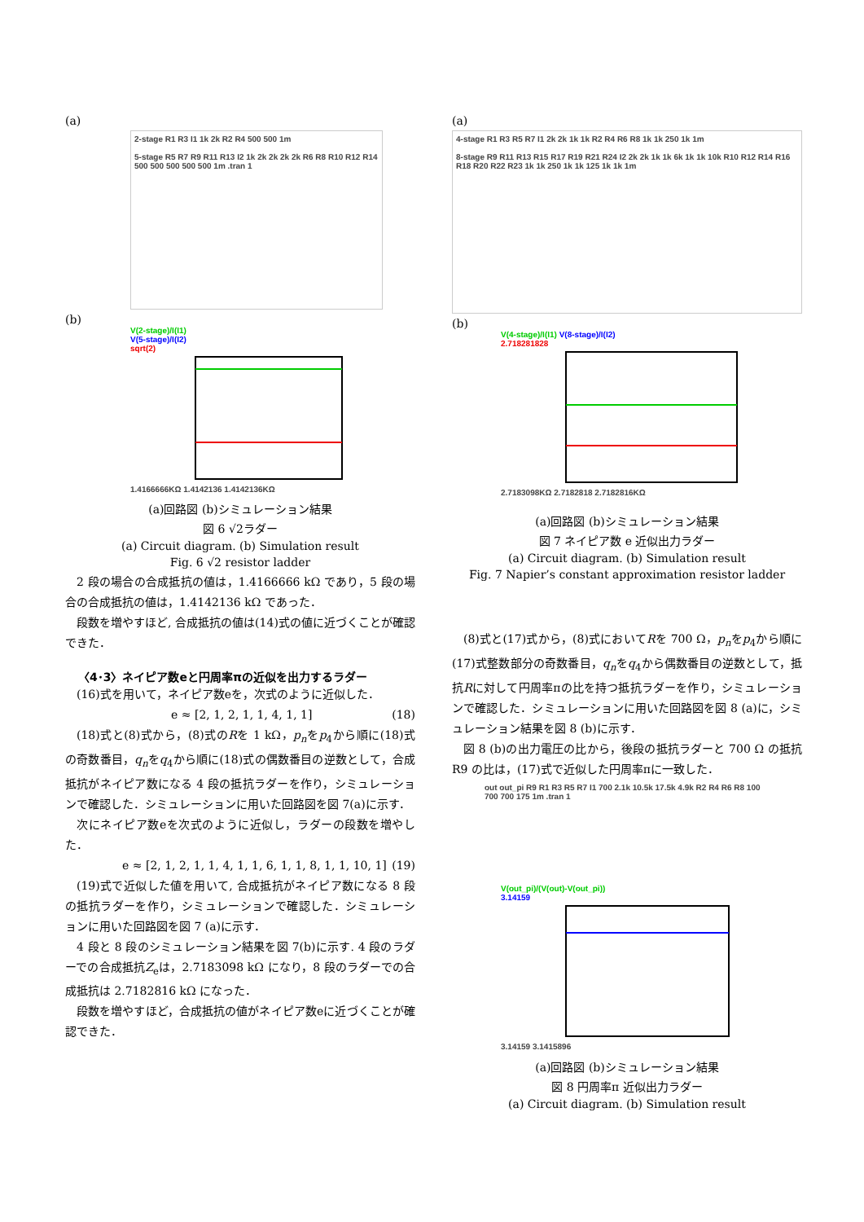(a)
2-stage R1 R3 I1 1k 2k R2 R4 500 500 1m
5-stage R5 R7 R9 R11 R13 I2 1k 2k 2k 2k 2k R6 R8 R10 R12 R14 500 500 500 500 500 1m .tran 1
(b)
V(2-stage)/I(I1)
V(5-stage)/I(I2)
sqrt(2)
1.4166666KΩ 1.4142136 1.4142136KΩ
(a)回路図 (b)シミュレーション結果
図 6 √2ラダー
(a) Circuit diagram. (b) Simulation result
Fig. 6 √2 resistor ladder
2 段の場合の合成抵抗の値は，1.4166666 kΩ であり，5 段の場合の合成抵抗の値は，1.4142136 kΩ であった．
段数を増やすほど, 合成抵抗の値は(14)式の値に近づくことが確認できた．
〈4･3〉ネイピア数eと円周率πの近似を出力するラダー
(16)式を用いて，ネイピア数eを，次式のように近似した．
e ≈ [2, 1, 2, 1, 1, 4, 1, 1] (18)
(18)式と(8)式から，(8)式のRを 1 kΩ，p<sub>n</sub>をp<sub>4</sub>から順に(18)式の奇数番目，q<sub>n</sub>をq<sub>4</sub>から順に(18)式の偶数番目の逆数として，合成抵抗がネイピア数になる 4 段の抵抗ラダーを作り，シミュレーションで確認した．シミュレーションに用いた回路図を図 7(a)に示す．
次にネイピア数eを次式のように近似し，ラダーの段数を増やした．
e ≈ [2, 1, 2, 1, 1, 4, 1, 1, 6, 1, 1, 8, 1, 1, 10, 1] (19)
(19)式で近似した値を用いて, 合成抵抗がネイピア数になる 8 段の抵抗ラダーを作り，シミュレーションで確認した．シミュレーションに用いた回路図を図 7 (a)に示す．
4 段と 8 段のシミュレーション結果を図 7(b)に示す. 4 段のラダーでの合成抵抗Z<sub>e</sub>は，2.7183098 kΩ になり，8 段のラダーでの合成抵抗は 2.7182816 kΩ になった．
段数を増やすほど，合成抵抗の値がネイピア数eに近づくことが確認できた．
(a)
4-stage R1 R3 R5 R7 I1 2k 2k 1k 1k R2 R4 R6 R8 1k 1k 250 1k 1m
8-stage R9 R11 R13 R15 R17 R19 R21 R24 I2 2k 2k 1k 1k 6k 1k 1k 10k R10 R12 R14 R16 R18 R20 R22 R23 1k 1k 250 1k 1k 125 1k 1k 1m
(b)
V(4-stage)/I(I1) V(8-stage)/I(I2)
2.718281828
2.7183098KΩ 2.7182818 2.7182816KΩ
(a)回路図 (b)シミュレーション結果
図 7 ネイピア数 e 近似出力ラダー
(a) Circuit diagram. (b) Simulation result
Fig. 7 Napier’s constant approximation resistor ladder
(8)式と(17)式から，(8)式においてRを 700 Ω，p<sub>n</sub>をp<sub>4</sub>から順に(17)式整数部分の奇数番目，q<sub>n</sub>をq<sub>4</sub>から偶数番目の逆数として，抵抗Rに対して円周率πの比を持つ抵抗ラダーを作り，シミュレーションで確認した．シミュレーションに用いた回路図を図 8 (a)に，シミュレーション結果を図 8 (b)に示す．
図 8 (b)の出力電圧の比から，後段の抵抗ラダーと 700 Ω の抵抗 R9 の比は，(17)式で近似した円周率πに一致した．
out out_pi R9 R1 R3 R5 R7 I1 700 2.1k 10.5k 17.5k 4.9k R2 R4 R6 R8 100 700 700 175 1m .tran 1
V(out_pi)/(V(out)-V(out_pi))
3.14159
3.14159 3.1415896
(a)回路図 (b)シミュレーション結果
図 8 円周率π 近似出力ラダー
(a) Circuit diagram. (b) Simulation result